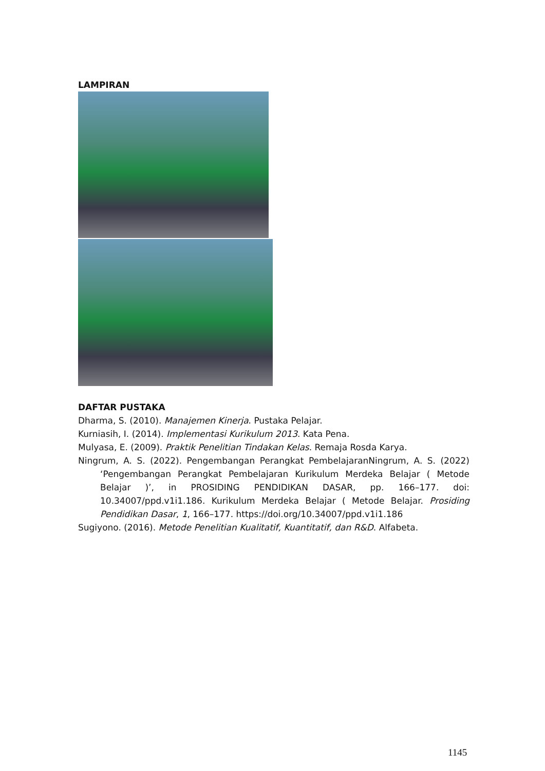LAMPIRAN
DAFTAR PUSTAKA
Dharma, S. (2010). Manajemen Kinerja. Pustaka Pelajar.
Kurniasih, I. (2014). Implementasi Kurikulum 2013. Kata Pena.
Mulyasa, E. (2009). Praktik Penelitian Tindakan Kelas. Remaja Rosda Karya.
Ningrum, A. S. (2022). Pengembangan Perangkat PembelajaranNingrum, A. S. (2022) ‘Pengembangan Perangkat Pembelajaran Kurikulum Merdeka Belajar ( Metode Belajar )’, in PROSIDING PENDIDIKAN DASAR, pp. 166–177. doi: 10.34007/ppd.v1i1.186. Kurikulum Merdeka Belajar ( Metode Belajar. Prosiding Pendidikan Dasar, 1, 166–177. https://doi.org/10.34007/ppd.v1i1.186
Sugiyono. (2016). Metode Penelitian Kualitatif, Kuantitatif, dan R&D. Alfabeta.
1145